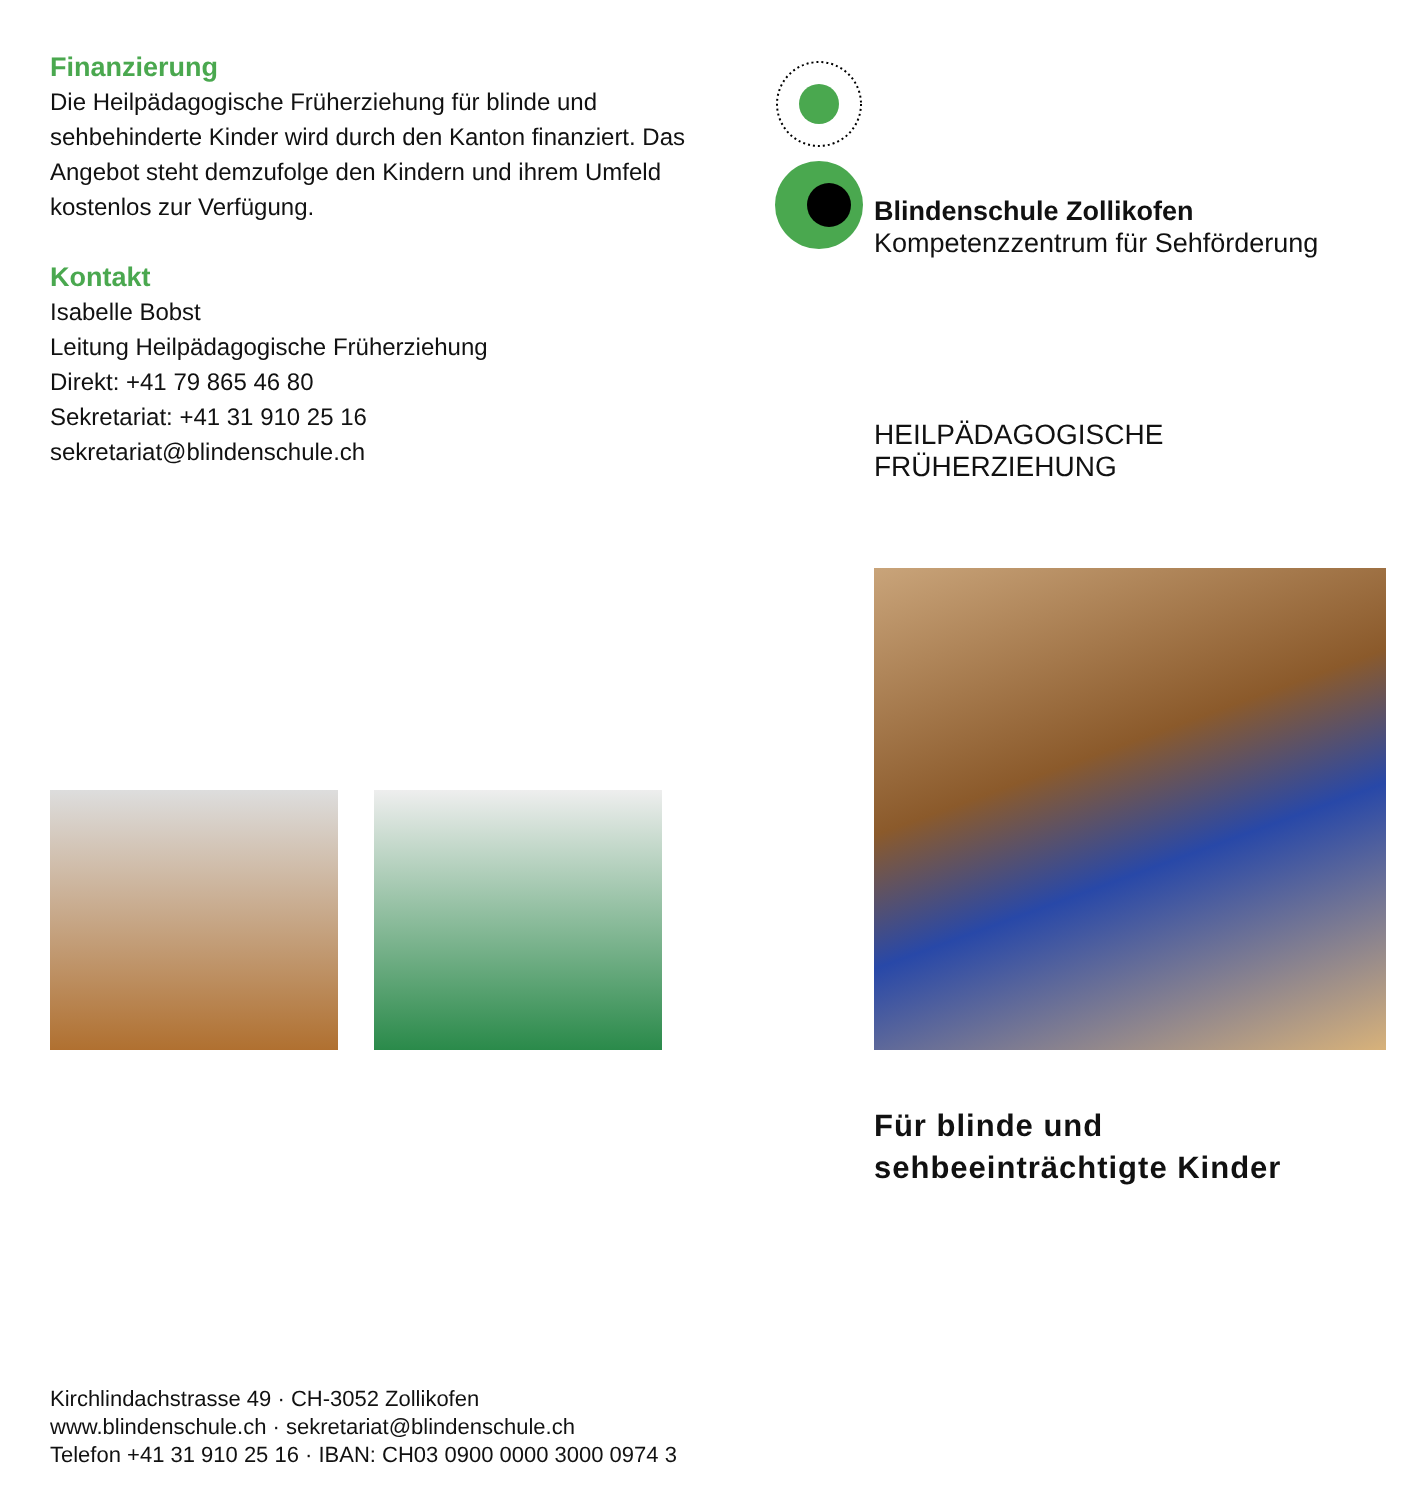Finanzierung
Die Heilpädagogische Früherziehung für blinde und sehbehinderte Kinder wird durch den Kanton finanziert. Das Angebot steht demzufolge den Kindern und ihrem Umfeld kostenlos zur Verfügung.
Kontakt
Isabelle Bobst
Leitung Heilpädagogische Früherziehung
Direkt: +41 79 865 46 80
Sekretariat: +41 31 910 25 16
sekretariat@blindenschule.ch
Blindenschule Zollikofen
Kompetenzzentrum für Sehförderung
HEILPÄDAGOGISCHE FRÜHERZIEHUNG
Für blinde und
sehbeeinträchtigte Kinder
Kirchlindachstrasse 49 · CH-3052 Zollikofen
www.blindenschule.ch · sekretariat@blindenschule.ch
Telefon +41 31 910 25 16 · IBAN: CH03 0900 0000 3000 0974 3